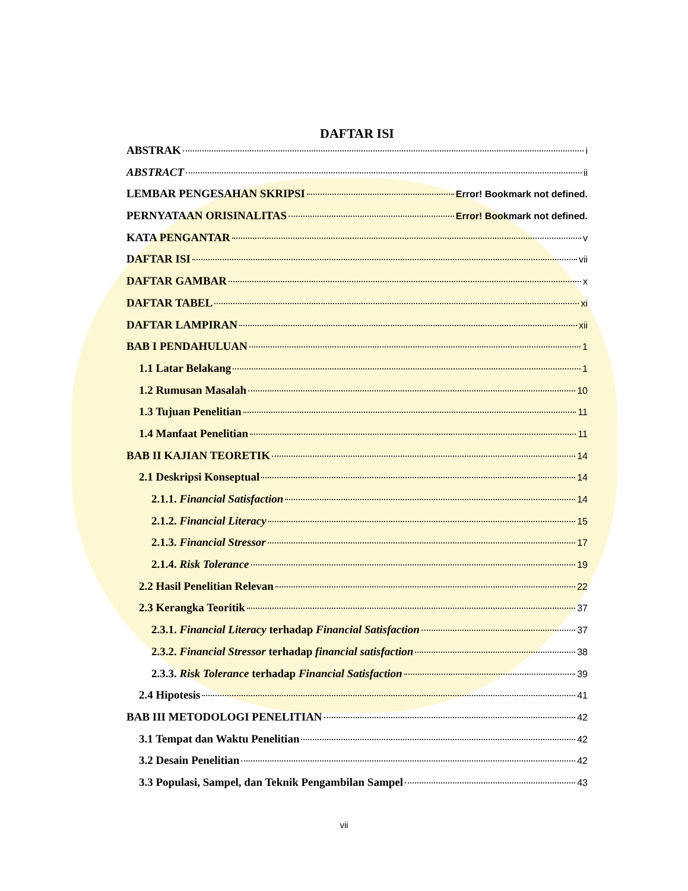DAFTAR ISI
ABSTRAK i
ABSTRACT ii
LEMBAR PENGESAHAN SKRIPSI Error! Bookmark not defined.
PERNYATAAN ORISINALITAS Error! Bookmark not defined.
KATA PENGANTAR v
DAFTAR ISI vii
DAFTAR GAMBAR x
DAFTAR TABEL xi
DAFTAR LAMPIRAN xii
BAB I PENDAHULUAN 1
1.1 Latar Belakang 1
1.2 Rumusan Masalah 10
1.3 Tujuan Penelitian 11
1.4 Manfaat Penelitian 11
BAB II KAJIAN TEORETIK 14
2.1 Deskripsi Konseptual 14
2.1.1. Financial Satisfaction 14
2.1.2. Financial Literacy 15
2.1.3. Financial Stressor 17
2.1.4. Risk Tolerance 19
2.2 Hasil Penelitian Relevan 22
2.3 Kerangka Teoritik 37
2.3.1. Financial Literacy terhadap Financial Satisfaction 37
2.3.2. Financial Stressor terhadap financial satisfaction 38
2.3.3. Risk Tolerance terhadap Financial Satisfaction 39
2.4 Hipotesis 41
BAB III METODOLOGI PENELITIAN 42
3.1 Tempat dan Waktu Penelitian 42
3.2 Desain Penelitian 42
3.3 Populasi, Sampel, dan Teknik Pengambilan Sampel 43
vii